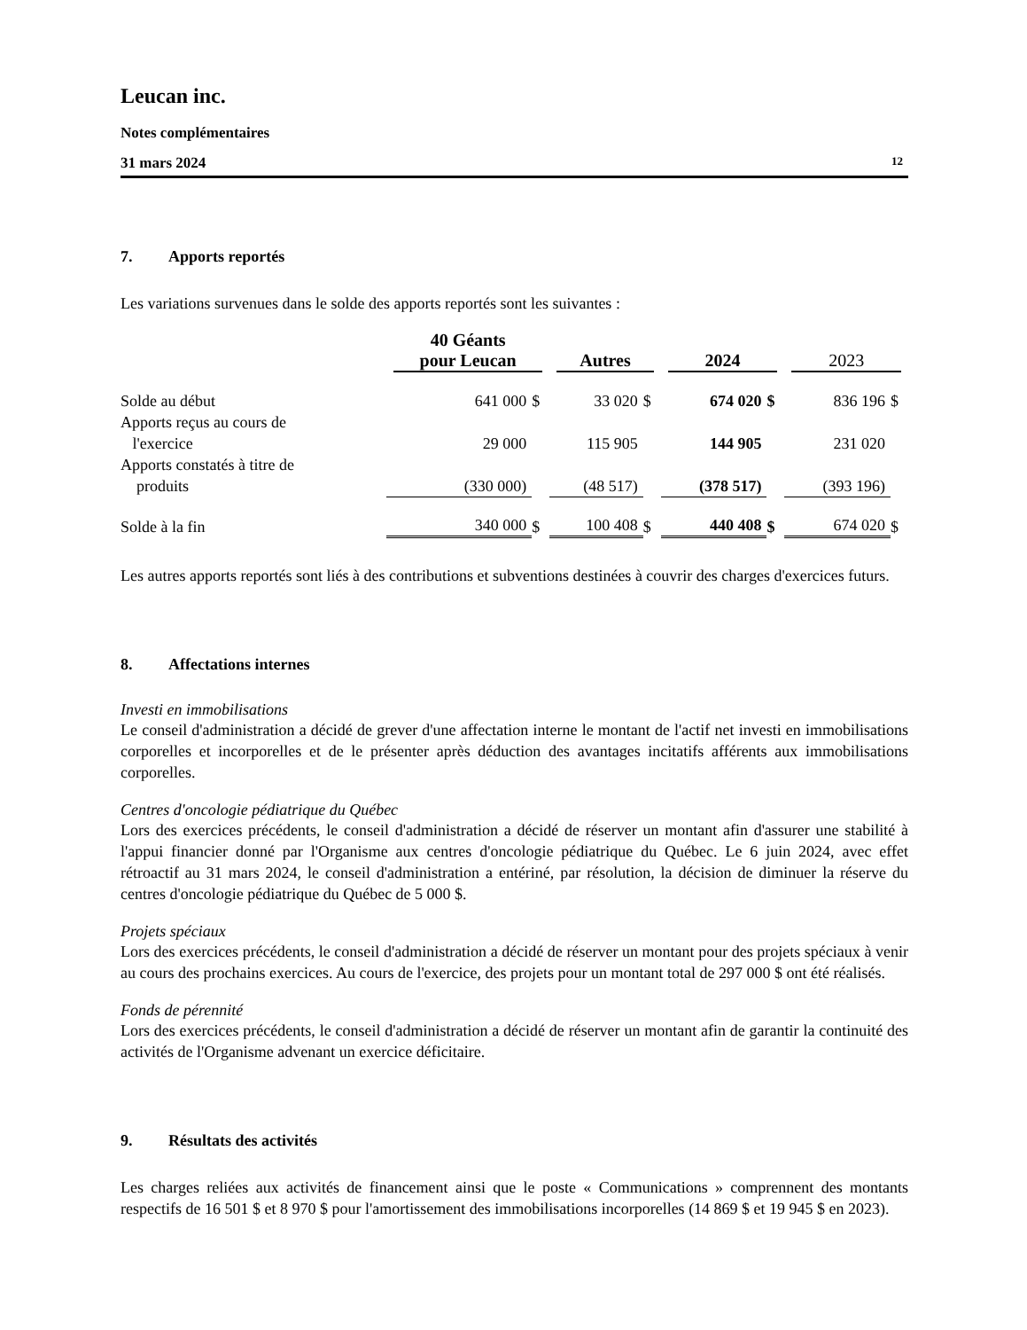Leucan inc.
Notes complémentaires
31 mars 2024 12
7. Apports reportés
Les variations survenues dans le solde des apports reportés sont les suivantes :
| | 40 Géants pour Leucan | | Autres | | 2024 | | 2023 | |
| --- | --- | --- | --- | --- | --- | --- | --- | --- |
| Solde au début | 641 000 | $ | 33 020 | $ | 674 020 | $ | 836 196 | $ |
| Apports reçus au cours de l'exercice | 29 000 | | 115 905 | | 144 905 | | 231 020 | |
| Apports constatés à titre de produits | (330 000) | | (48 517) | | (378 517) | | (393 196) | |
| Solde à la fin | 340 000 | $ | 100 408 | $ | 440 408 | $ | 674 020 | $ |
Les autres apports reportés sont liés à des contributions et subventions destinées à couvrir des charges d'exercices futurs.
8. Affectations internes
Investi en immobilisations
Le conseil d'administration a décidé de grever d'une affectation interne le montant de l'actif net investi en immobilisations corporelles et incorporelles et de le présenter après déduction des avantages incitatifs afférents aux immobilisations corporelles.
Centres d'oncologie pédiatrique du Québec
Lors des exercices précédents, le conseil d'administration a décidé de réserver un montant afin d'assurer une stabilité à l'appui financier donné par l'Organisme aux centres d'oncologie pédiatrique du Québec. Le 6 juin 2024, avec effet rétroactif au 31 mars 2024, le conseil d'administration a entériné, par résolution, la décision de diminuer la réserve du centres d'oncologie pédiatrique du Québec de 5 000 $.
Projets spéciaux
Lors des exercices précédents, le conseil d'administration a décidé de réserver un montant pour des projets spéciaux à venir au cours des prochains exercices. Au cours de l'exercice, des projets pour un montant total de 297 000 $ ont été réalisés.
Fonds de pérennité
Lors des exercices précédents, le conseil d'administration a décidé de réserver un montant afin de garantir la continuité des activités de l'Organisme advenant un exercice déficitaire.
9. Résultats des activités
Les charges reliées aux activités de financement ainsi que le poste « Communications » comprennent des montants respectifs de 16 501 $ et 8 970 $ pour l'amortissement des immobilisations incorporelles (14 869 $ et 19 945 $ en 2023).